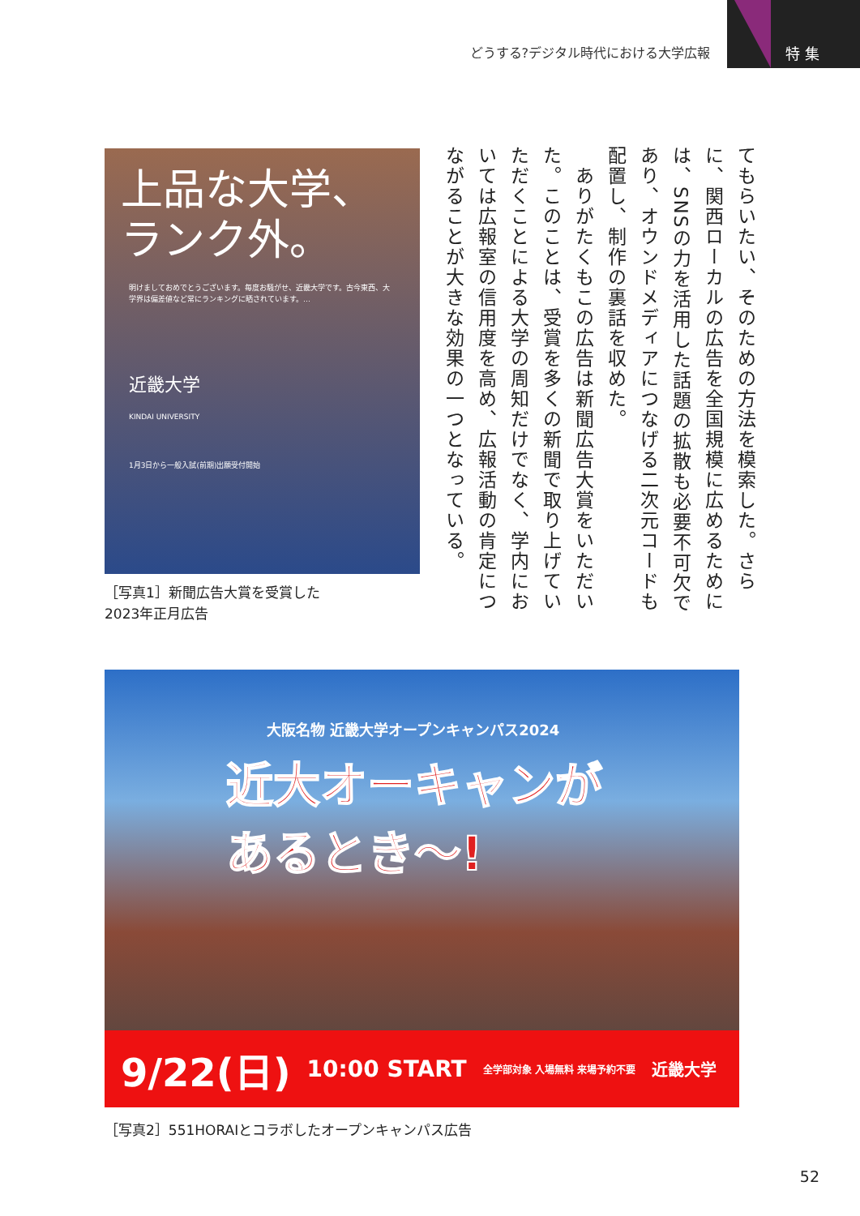どうする?デジタル時代における大学広報
特 集
てもらいたい、そのための方法を模索した。さらに、関西ローカルの広告を全国規模に広めるためには、SNSの力を活用した話題の拡散も必要不可欠であり、オウンドメディアにつなげる二次元コードも配置し、制作の裏話を収めた。
　ありがたくもこの広告は新聞広告大賞をいただいた。このことは、受賞を多くの新聞で取り上げていただくことによる大学の周知だけでなく、学内においては広報室の信用度を高め、広報活動の肯定につながることが大きな効果の一つとなっている。
上品な大学、
ランク外。
明けましておめでとうございます。毎度お騒がせ、近畿大学です。古今東西、大学界は偏差値など常にランキングに晒されています。…
近畿大学
KINDAI UNIVERSITY
1月3日から一般入試(前期)出願受付開始
［写真1］新聞広告大賞を受賞した
2023年正月広告
大阪名物 近畿大学オープンキャンパス2024
近大オーキャンが
あるとき〜!
9/22(日) 10:00 START 全学部対象 入場無料 来場予約不要 近畿大学
［写真2］551HORAIとコラボしたオープンキャンパス広告
52